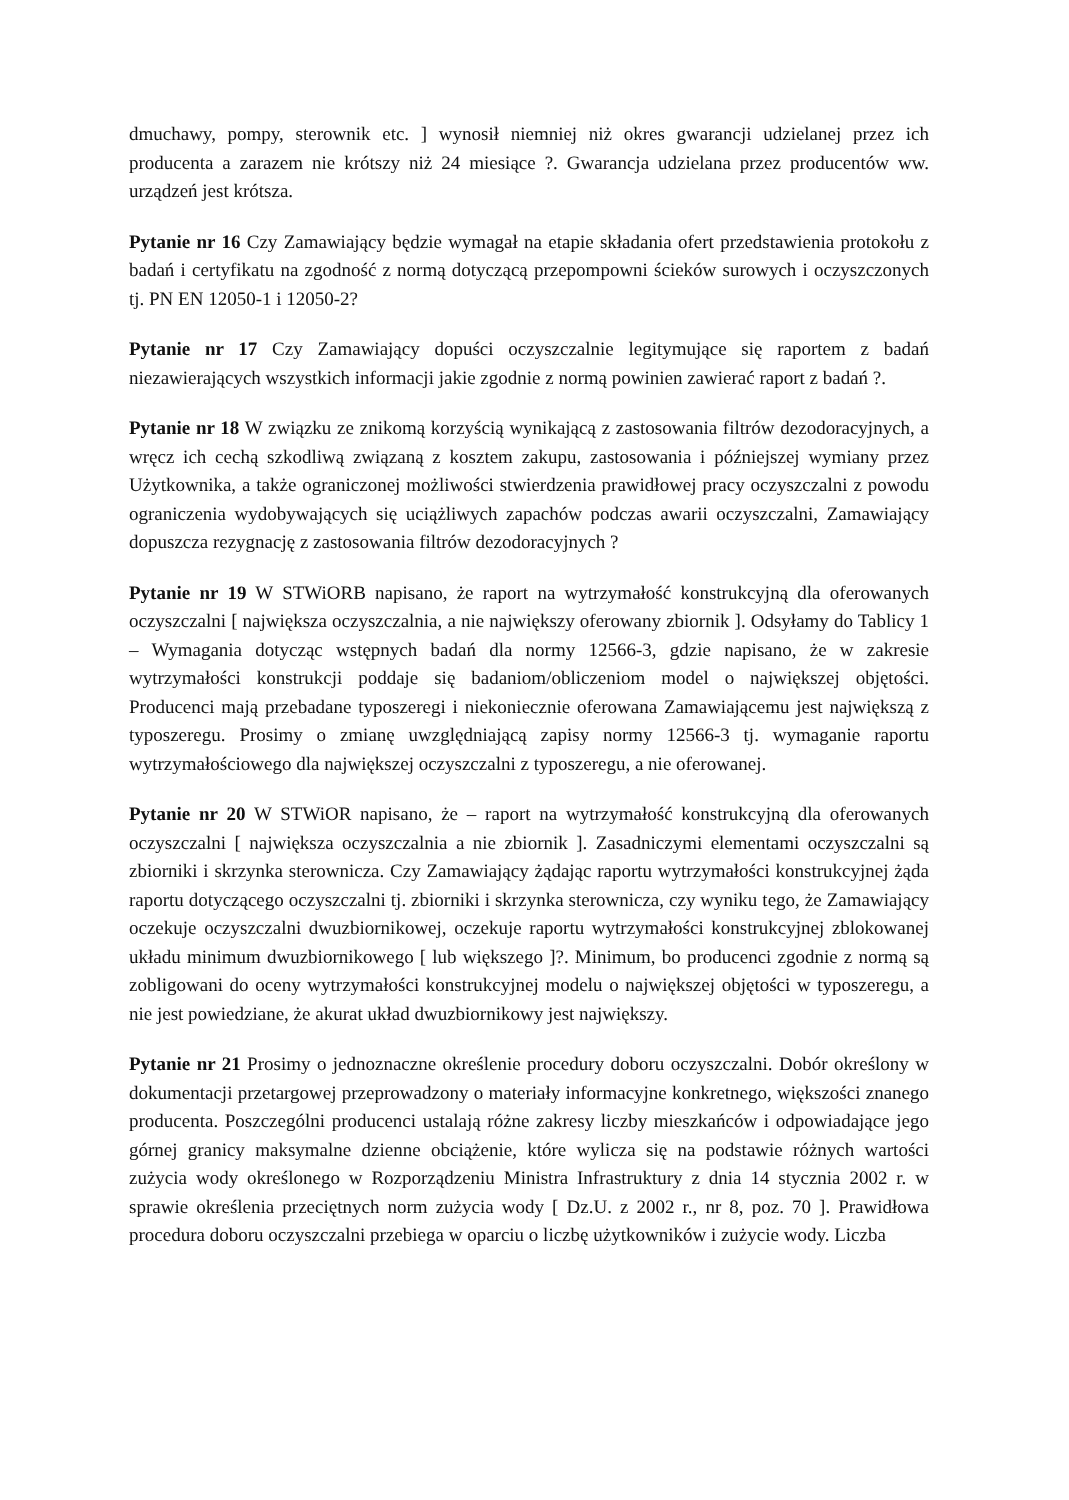dmuchawy, pompy, sterownik etc. ] wynosił niemniej niż okres gwarancji udzielanej przez ich producenta a zarazem nie krótszy niż 24 miesiące ?. Gwarancja udzielana przez producentów ww. urządzeń jest krótsza.
Pytanie nr 16 Czy Zamawiający będzie wymagał na etapie składania ofert przedstawienia protokołu z badań i certyfikatu na zgodność z normą dotyczącą przepompowni ścieków surowych i oczyszczonych tj. PN EN 12050-1 i 12050-2?
Pytanie nr 17 Czy Zamawiający dopuści oczyszczalnie legitymujące się raportem z badań niezawierających wszystkich informacji jakie zgodnie z normą powinien zawierać raport z badań ?.
Pytanie nr 18 W związku ze znikomą korzyścią wynikającą z zastosowania filtrów dezodoracyjnych, a wręcz ich cechą szkodliwą związaną z kosztem zakupu, zastosowania i późniejszej wymiany przez Użytkownika, a także ograniczonej możliwości stwierdzenia prawidłowej pracy oczyszczalni z powodu ograniczenia wydobywających się uciążliwych zapachów podczas awarii oczyszczalni, Zamawiający dopuszcza rezygnację z zastosowania filtrów dezodoracyjnych ?
Pytanie nr 19 W STWiORB napisano, że raport na wytrzymałość konstrukcyjną dla oferowanych oczyszczalni [ największa oczyszczalnia, a nie największy oferowany zbiornik ]. Odsyłamy do Tablicy 1 – Wymagania dotycząc wstępnych badań dla normy 12566-3, gdzie napisano, że w zakresie wytrzymałości konstrukcji poddaje się badaniom/obliczeniom model o największej objętości. Producenci mają przebadane typoszeregi i niekoniecznie oferowana Zamawiającemu jest największą z typoszeregu. Prosimy o zmianę uwzględniającą zapisy normy 12566-3 tj. wymaganie raportu wytrzymałościowego dla największej oczyszczalni z typoszeregu, a nie oferowanej.
Pytanie nr 20 W STWiOR napisano, że – raport na wytrzymałość konstrukcyjną dla oferowanych oczyszczalni [ największa oczyszczalnia a nie zbiornik ]. Zasadniczymi elementami oczyszczalni są zbiorniki i skrzynka sterownicza. Czy Zamawiający żądając raportu wytrzymałości konstrukcyjnej żąda raportu dotyczącego oczyszczalni tj. zbiorniki i skrzynka sterownicza, czy wyniku tego, że Zamawiający oczekuje oczyszczalni dwuzbiornikowej, oczekuje raportu wytrzymałości konstrukcyjnej zblokowanej układu minimum dwuzbiornikowego [ lub większego ]?. Minimum, bo producenci zgodnie z normą są zobligowani do oceny wytrzymałości konstrukcyjnej modelu o największej objętości w typoszeregu, a nie jest powiedziane, że akurat układ dwuzbiornikowy jest największy.
Pytanie nr 21 Prosimy o jednoznaczne określenie procedury doboru oczyszczalni. Dobór określony w dokumentacji przetargowej przeprowadzony o materiały informacyjne konkretnego, większości znanego producenta. Poszczególni producenci ustalają różne zakresy liczby mieszkańców i odpowiadające jego górnej granicy maksymalne dzienne obciążenie, które wylicza się na podstawie różnych wartości zużycia wody określonego w Rozporządzeniu Ministra Infrastruktury z dnia 14 stycznia 2002 r. w sprawie określenia przeciętnych norm zużycia wody [ Dz.U. z 2002 r., nr 8, poz. 70 ]. Prawidłowa procedura doboru oczyszczalni przebiega w oparciu o liczbę użytkowników i zużycie wody. Liczba